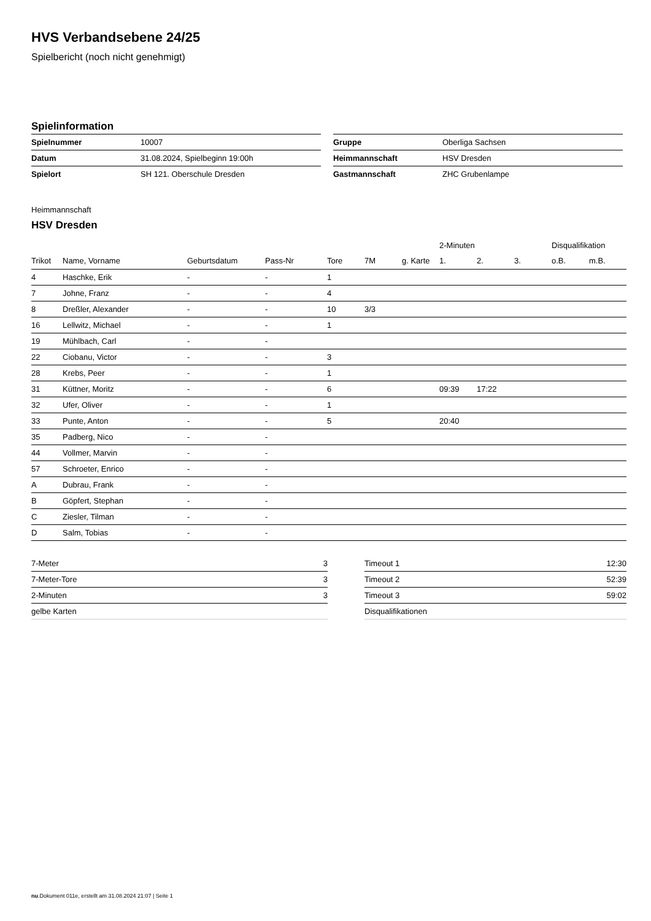HVS Verbandsebene 24/25
Spielbericht (noch nicht genehmigt)
Spielinformation
| Spielnummer | 10007 |
| Datum | 31.08.2024, Spielbeginn 19:00h |
| Spielort | SH 121. Oberschule Dresden |
| Gruppe | Oberliga Sachsen |
| Heimmannschaft | HSV Dresden |
| Gastmannschaft | ZHC Grubenlampe |
Heimmannschaft
HSV Dresden
| | | | | | | | 2-Minuten | | | Disqualifikation | |
| --- | --- | --- | --- | --- | --- | --- | --- | --- | --- | --- | --- |
| Trikot | Name, Vorname | Geburtsdatum | Pass-Nr | Tore | 7M | g. Karte | 1. | 2. | 3. | o.B. | m.B. |
| 4 | Haschke, Erik | - | - | 1 | | | | | | | |
| 7 | Johne, Franz | - | - | 4 | | | | | | | |
| 8 | Dreßler, Alexander | - | - | 10 | 3/3 | | | | | | |
| 16 | Lellwitz, Michael | - | - | 1 | | | | | | | |
| 19 | Mühlbach, Carl | - | - | | | | | | | | |
| 22 | Ciobanu, Victor | - | - | 3 | | | | | | | |
| 28 | Krebs, Peer | - | - | 1 | | | | | | | |
| 31 | Küttner, Moritz | - | - | 6 | | | 09:39 | 17:22 | | | |
| 32 | Ufer, Oliver | - | - | 1 | | | | | | | |
| 33 | Punte, Anton | - | - | 5 | | | 20:40 | | | | |
| 35 | Padberg, Nico | - | - | | | | | | | | |
| 44 | Vollmer, Marvin | - | - | | | | | | | | |
| 57 | Schroeter, Enrico | - | - | | | | | | | | |
| A | Dubrau, Frank | - | - | | | | | | | | |
| B | Göpfert, Stephan | - | - | | | | | | | | |
| C | Ziesler, Tilman | - | - | | | | | | | | |
| D | Salm, Tobias | - | - | | | | | | | | |
| 7-Meter | 3 |
| 7-Meter-Tore | 3 |
| 2-Minuten | 3 |
| gelbe Karten | |
| Timeout 1 | 12:30 |
| Timeout 2 | 52:39 |
| Timeout 3 | 59:02 |
| Disqualifikationen | |
nu.Dokument 011e, erstellt am 31.08.2024 21:07 | Seite 1